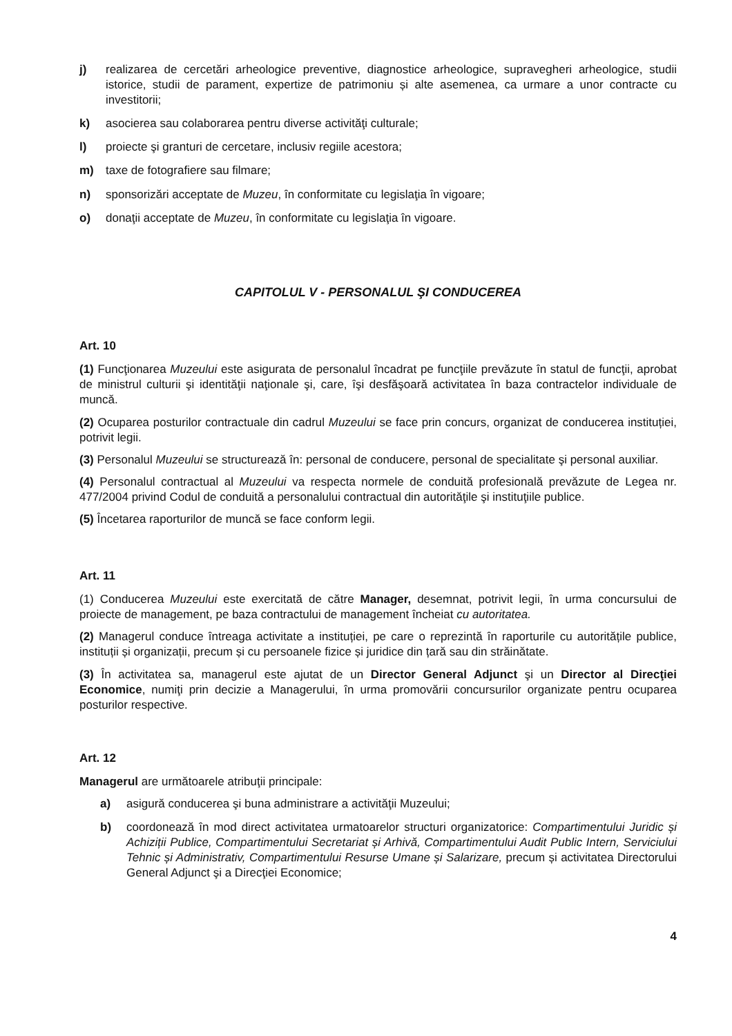j) realizarea de cercetări arheologice preventive, diagnostice arheologice, supravegheri arheologice, studii istorice, studii de parament, expertize de patrimoniu și alte asemenea, ca urmare a unor contracte cu investitorii;
k) asocierea sau colaborarea pentru diverse activităţi culturale;
l) proiecte şi granturi de cercetare, inclusiv regiile acestora;
m) taxe de fotografiere sau filmare;
n) sponsorizări acceptate de Muzeu, în conformitate cu legislaţia în vigoare;
o) donaţii acceptate de Muzeu, în conformitate cu legislaţia în vigoare.
CAPITOLUL V - PERSONALUL ŞI CONDUCEREA
Art. 10
(1) Funcţionarea Muzeului este asigurata de personalul încadrat pe funcţiile prevăzute în statul de funcţii, aprobat de ministrul culturii şi identităţii naţionale şi, care, îşi desfăşoară activitatea în baza contractelor individuale de muncă.
(2) Ocuparea posturilor contractuale din cadrul Muzeului se face prin concurs, organizat de conducerea instituției, potrivit legii.
(3) Personalul Muzeului se structurează în: personal de conducere, personal de specialitate şi personal auxiliar.
(4) Personalul contractual al Muzeului va respecta normele de conduită profesională prevăzute de Legea nr. 477/2004 privind Codul de conduită a personalului contractual din autorităţile şi instituţiile publice.
(5) Încetarea raporturilor de muncă se face conform legii.
Art. 11
(1) Conducerea Muzeului este exercitată de către Manager, desemnat, potrivit legii, în urma concursului de proiecte de management, pe baza contractului de management încheiat cu autoritatea.
(2) Managerul conduce întreaga activitate a instituției, pe care o reprezintă în raporturile cu autoritățile publice, instituții și organizații, precum și cu persoanele fizice și juridice din țară sau din străinătate.
(3) În activitatea sa, managerul este ajutat de un Director General Adjunct şi un Director al Direcţiei Economice, numiţi prin decizie a Managerului, în urma promovării concursurilor organizate pentru ocuparea posturilor respective.
Art. 12
Managerul are următoarele atribuţii principale:
a) asigură conducerea şi buna administrare a activităţii Muzeului;
b) coordonează în mod direct activitatea urmatoarelor structuri organizatorice: Compartimentului Juridic și Achiziții Publice, Compartimentului Secretariat și Arhivă, Compartimentului Audit Public Intern, Serviciului Tehnic și Administrativ, Compartimentului Resurse Umane și Salarizare, precum și activitatea Directorului General Adjunct şi a Direcţiei Economice;
4